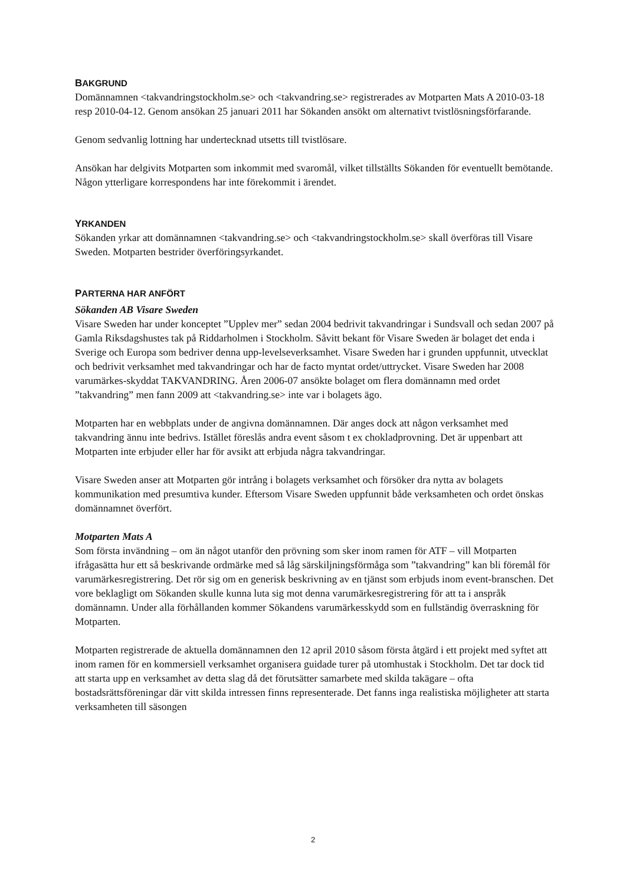BAKGRUND
Domännamnen <takvandringstockholm.se> och <takvandring.se> registrerades av Motparten Mats A 2010-03-18 resp 2010-04-12. Genom ansökan 25 januari 2011 har Sökanden ansökt om alternativt tvistlösningsförfarande.
Genom sedvanlig lottning har undertecknad utsetts till tvistlösare.
Ansökan har delgivits Motparten som inkommit med svaromål, vilket tillställts Sökanden för eventuellt bemötande. Någon ytterligare korrespondens har inte förekommit i ärendet.
YRKANDEN
Sökanden yrkar att domännamnen <takvandring.se> och <takvandringstockholm.se> skall överföras till Visare Sweden. Motparten bestrider överföringsyrkandet.
PARTERNA HAR ANFÖRT
Sökanden AB Visare Sweden
Visare Sweden har under konceptet ”Upplev mer” sedan 2004 bedrivit takvandringar i Sundsvall och sedan 2007 på Gamla Riksdagshustes tak på Riddarholmen i Stockholm. Såvitt bekant för Visare Sweden är bolaget det enda i Sverige och Europa som bedriver denna upp-levelseverksamhet. Visare Sweden har i grunden uppfunnit, utvecklat och bedrivit verksamhet med takvandringar och har de facto myntat ordet/uttrycket. Visare Sweden har 2008 varumärkes-skyddat TAKVANDRING. Åren 2006-07 ansökte bolaget om flera domännamn med ordet ”takvandring” men fann 2009 att <takvandring.se> inte var i bolagets ägo.
Motparten har en webbplats under de angivna domännamnen. Där anges dock att någon verksamhet med takvandring ännu inte bedrivs. Istället föreslås andra event såsom t ex chokladprovning. Det är uppenbart att Motparten inte erbjuder eller har för avsikt att erbjuda några takvandringar.
Visare Sweden anser att Motparten gör intrång i bolagets verksamhet och försöker dra nytta av bolagets kommunikation med presumtiva kunder. Eftersom Visare Sweden uppfunnit både verksamheten och ordet önskas domännamnet överfört.
Motparten Mats A
Som första invändning – om än något utanför den prövning som sker inom ramen för ATF – vill Motparten ifrågasätta hur ett så beskrivande ordmärke med så låg särskiljningsförmåga som ”takvandring” kan bli föremål för varumärkesregistrering. Det rör sig om en generisk beskrivning av en tjänst som erbjuds inom event-branschen. Det vore beklagligt om Sökanden skulle kunna luta sig mot denna varumärkesregistrering för att ta i anspråk domännamn. Under alla förhållanden kommer Sökandens varumärkesskydd som en fullständig överraskning för Motparten.
Motparten registrerade de aktuella domännamnen den 12 april 2010 såsom första åtgärd i ett projekt med syftet att inom ramen för en kommersiell verksamhet organisera guidade turer på utomhustak i Stockholm. Det tar dock tid att starta upp en verksamhet av detta slag då det förutsätter samarbete med skilda takägare – ofta bostadsrättsföreningar där vitt skilda intressen finns representerade. Det fanns inga realistiska möjligheter att starta verksamheten till säsongen
2